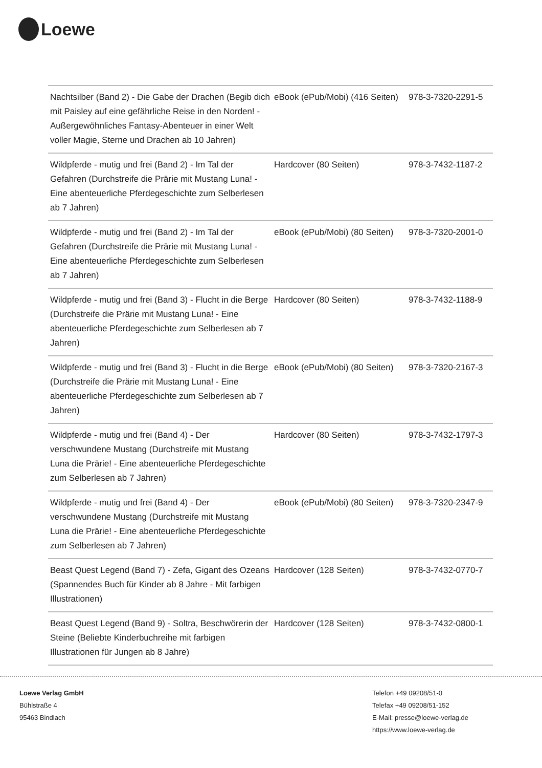Loewe
| Nachtsilber (Band 2) - Die Gabe der Drachen (Begib dich mit Paisley auf eine gefährliche Reise in den Norden! - Außergewöhnliches Fantasy-Abenteuer in einer Welt voller Magie, Sterne und Drachen ab 10 Jahren) | eBook (ePub/Mobi) (416 Seiten) | 978-3-7320-2291-5 |
| Wildpferde - mutig und frei (Band 2) - Im Tal der Gefahren (Durchstreife die Prärie mit Mustang Luna! - Eine abenteuerliche Pferdegeschichte zum Selberlesen ab 7 Jahren) | Hardcover (80 Seiten) | 978-3-7432-1187-2 |
| Wildpferde - mutig und frei (Band 2) - Im Tal der Gefahren (Durchstreife die Prärie mit Mustang Luna! - Eine abenteuerliche Pferdegeschichte zum Selberlesen ab 7 Jahren) | eBook (ePub/Mobi) (80 Seiten) | 978-3-7320-2001-0 |
| Wildpferde - mutig und frei (Band 3) - Flucht in die Berge (Durchstreife die Prärie mit Mustang Luna! - Eine abenteuerliche Pferdegeschichte zum Selberlesen ab 7 Jahren) | Hardcover (80 Seiten) | 978-3-7432-1188-9 |
| Wildpferde - mutig und frei (Band 3) - Flucht in die Berge (Durchstreife die Prärie mit Mustang Luna! - Eine abenteuerliche Pferdegeschichte zum Selberlesen ab 7 Jahren) | eBook (ePub/Mobi) (80 Seiten) | 978-3-7320-2167-3 |
| Wildpferde - mutig und frei (Band 4) - Der verschwundene Mustang (Durchstreife mit Mustang Luna die Prärie! - Eine abenteuerliche Pferdegeschichte zum Selberlesen ab 7 Jahren) | Hardcover (80 Seiten) | 978-3-7432-1797-3 |
| Wildpferde - mutig und frei (Band 4) - Der verschwundene Mustang (Durchstreife mit Mustang Luna die Prärie! - Eine abenteuerliche Pferdegeschichte zum Selberlesen ab 7 Jahren) | eBook (ePub/Mobi) (80 Seiten) | 978-3-7320-2347-9 |
| Beast Quest Legend (Band 7) - Zefa, Gigant des Ozeans (Spannendes Buch für Kinder ab 8 Jahre - Mit farbigen Illustrationen) | Hardcover (128 Seiten) | 978-3-7432-0770-7 |
| Beast Quest Legend (Band 9) - Soltra, Beschwörerin der Steine (Beliebte Kinderbuchreihe mit farbigen Illustrationen für Jungen ab 8 Jahre) | Hardcover (128 Seiten) | 978-3-7432-0800-1 |
Loewe Verlag GmbH
Bühlstraße 4
95463 Bindlach
Telefon +49 09208/51-0
Telefax +49 09208/51-152
E-Mail: presse@loewe-verlag.de
https://www.loewe-verlag.de